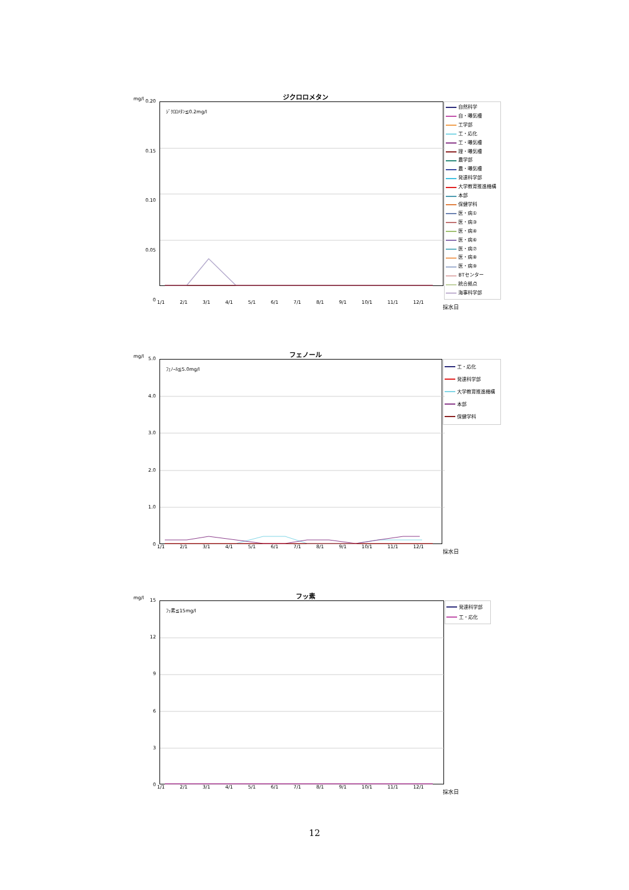mg/l
ジクロロメタン
0.20
0.15
0.10
0.05
0
ｼﾞｸﾛﾛﾒﾀﾝ≦0.2mg/l
自然科学
自・曝気槽
工学部
工・応化
工・曝気槽
理・曝気槽
農学部
農・曝気槽
発達科学部
大学教育推進機構
本部
保健学科
医・病①
医・病③
医・病④
医・病⑥
医・病⑦
医・病⑧
医・病⑨
BTセンター
統合拠点
海事科学部
1/1 2/1 3/1 4/1 5/1 6/1 7/1 8/1 9/1 10/1 11/1 12/1
採水日
mg/l
フェノール
5.0
4.0
3.0
2.0
1.0
0
ﾌｪﾉｰﾙ≦5.0mg/l
工・応化
発達科学部
大学教育推進機構
本部
保健学科
1/1 2/1 3/1 4/1 5/1 6/1 7/1 8/1 9/1 10/1 11/1 12/1
採水日
mg/l
フッ素
15
12
9630
ﾌｯ素≦15mg/l
発達科学部
工・応化
1/1 2/1 3/1 4/1 5/1 6/1 7/1 8/1 9/1 10/1 11/1 12/1
採水日
12